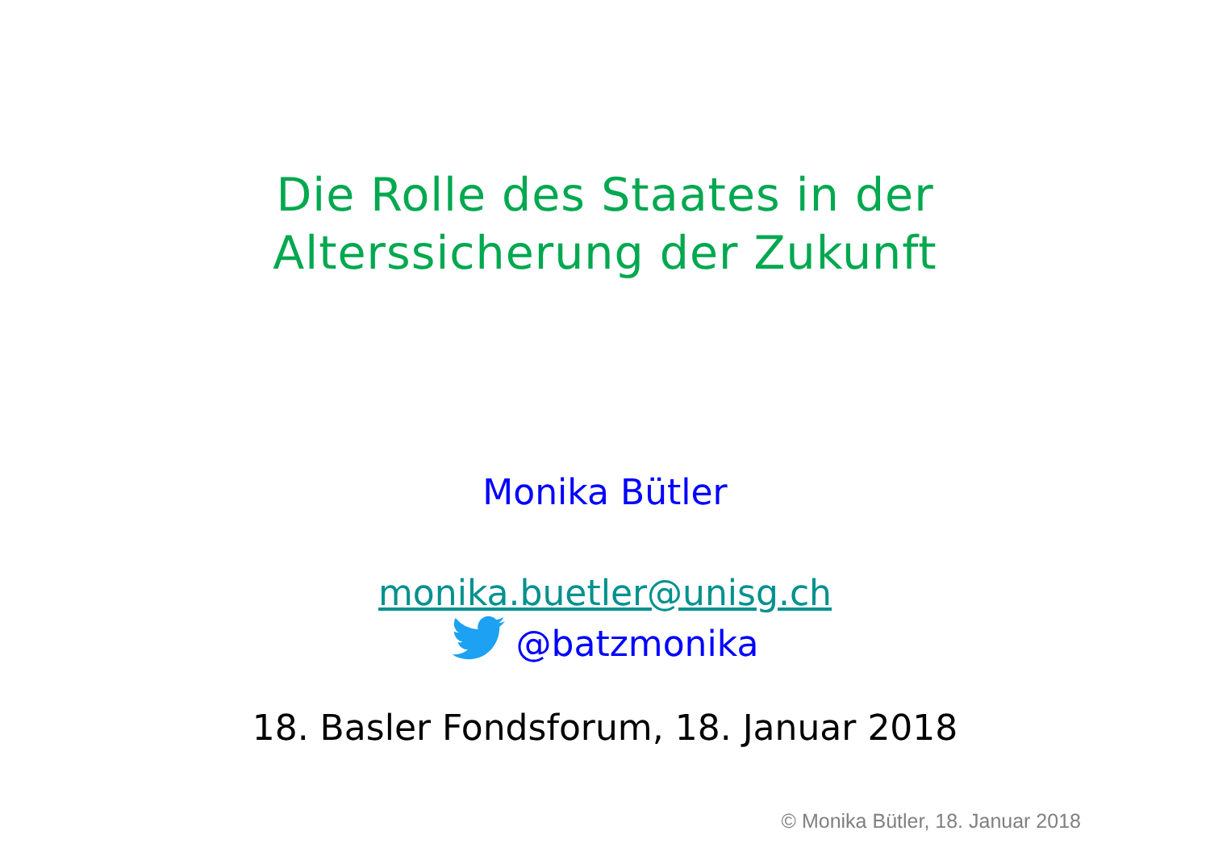Die Rolle des Staates in der
Alterssicherung der Zukunft
Monika Bütler
monika.buetler@unisg.ch
@batzmonika
18. Basler Fondsforum, 18. Januar 2018
© Monika Bütler, 18. Januar 2018